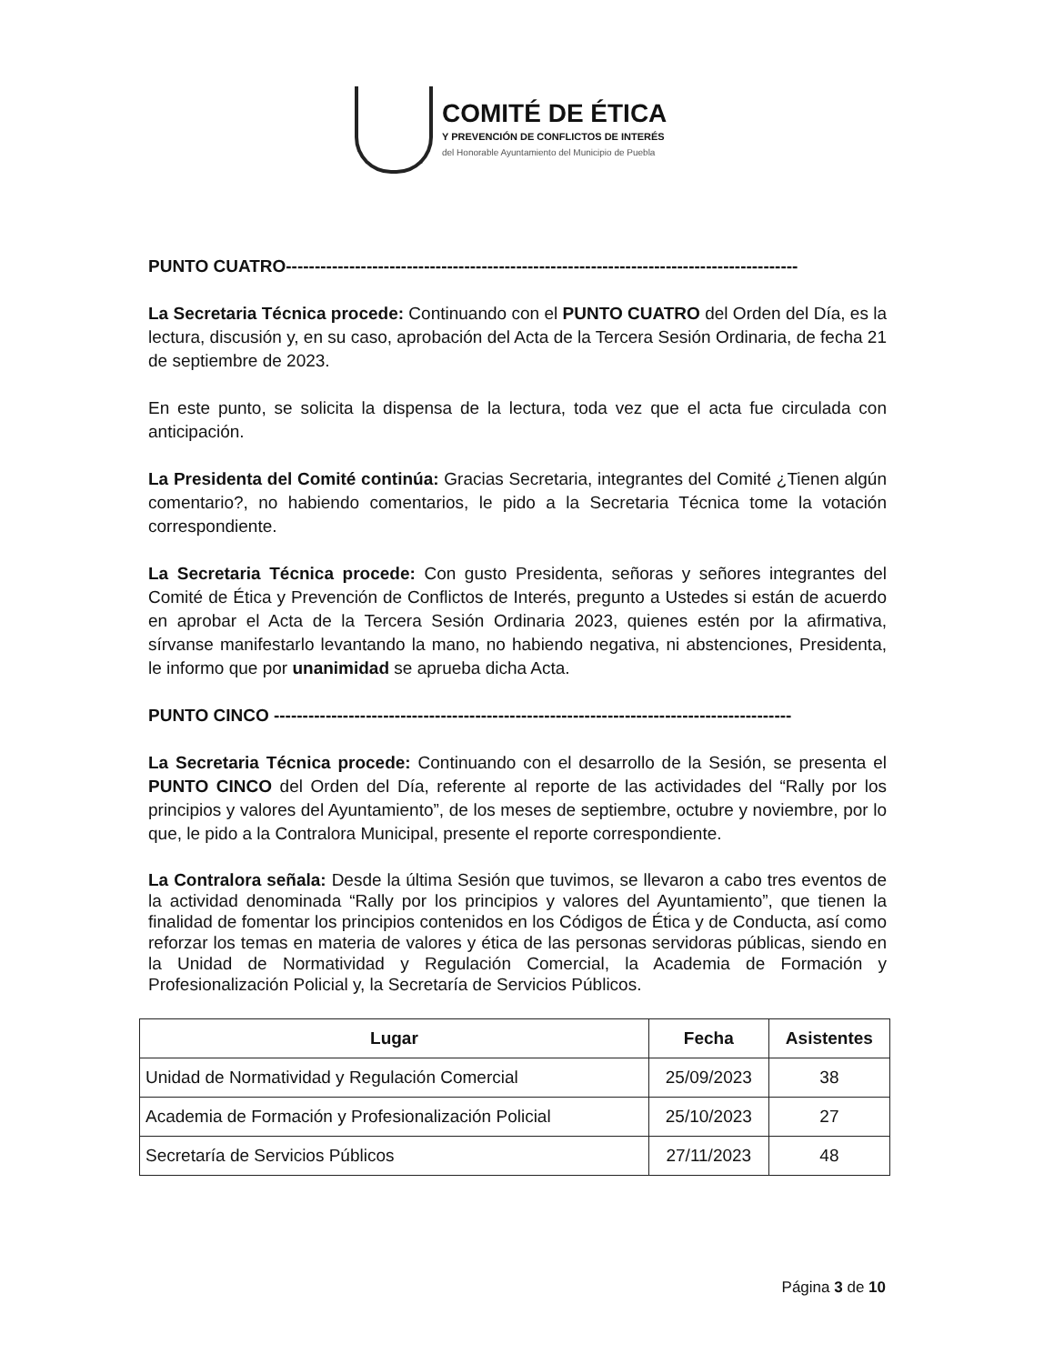COMITÉ DE ÉTICA
Y PREVENCIÓN DE CONFLICTOS DE INTERÉS
del Honorable Ayuntamiento del Municipio de Puebla
PUNTO CUATRO-----------------------------------------------------------------------------------------
La Secretaria Técnica procede: Continuando con el PUNTO CUATRO del Orden del Día, es la lectura, discusión y, en su caso, aprobación del Acta de la Tercera Sesión Ordinaria, de fecha 21 de septiembre de 2023.
En este punto, se solicita la dispensa de la lectura, toda vez que el acta fue circulada con anticipación.
La Presidenta del Comité continúa: Gracias Secretaria, integrantes del Comité ¿Tienen algún comentario?, no habiendo comentarios, le pido a la Secretaria Técnica tome la votación correspondiente.
La Secretaria Técnica procede: Con gusto Presidenta, señoras y señores integrantes del Comité de Ética y Prevención de Conflictos de Interés, pregunto a Ustedes si están de acuerdo en aprobar el Acta de la Tercera Sesión Ordinaria 2023, quienes estén por la afirmativa, sírvanse manifestarlo levantando la mano, no habiendo negativa, ni abstenciones, Presidenta, le informo que por unanimidad se aprueba dicha Acta.
PUNTO CINCO ------------------------------------------------------------------------------------------
La Secretaria Técnica procede: Continuando con el desarrollo de la Sesión, se presenta el PUNTO CINCO del Orden del Día, referente al reporte de las actividades del “Rally por los principios y valores del Ayuntamiento”, de los meses de septiembre, octubre y noviembre, por lo que, le pido a la Contralora Municipal, presente el reporte correspondiente.
La Contralora señala: Desde la última Sesión que tuvimos, se llevaron a cabo tres eventos de la actividad denominada “Rally por los principios y valores del Ayuntamiento”, que tienen la finalidad de fomentar los principios contenidos en los Códigos de Ética y de Conducta, así como reforzar los temas en materia de valores y ética de las personas servidoras públicas, siendo en la Unidad de Normatividad y Regulación Comercial, la Academia de Formación y Profesionalización Policial y, la Secretaría de Servicios Públicos.
| Lugar | Fecha | Asistentes |
| --- | --- | --- |
| Unidad de Normatividad y Regulación Comercial | 25/09/2023 | 38 |
| Academia de Formación y Profesionalización Policial | 25/10/2023 | 27 |
| Secretaría de Servicios Públicos | 27/11/2023 | 48 |
Página 3 de 10